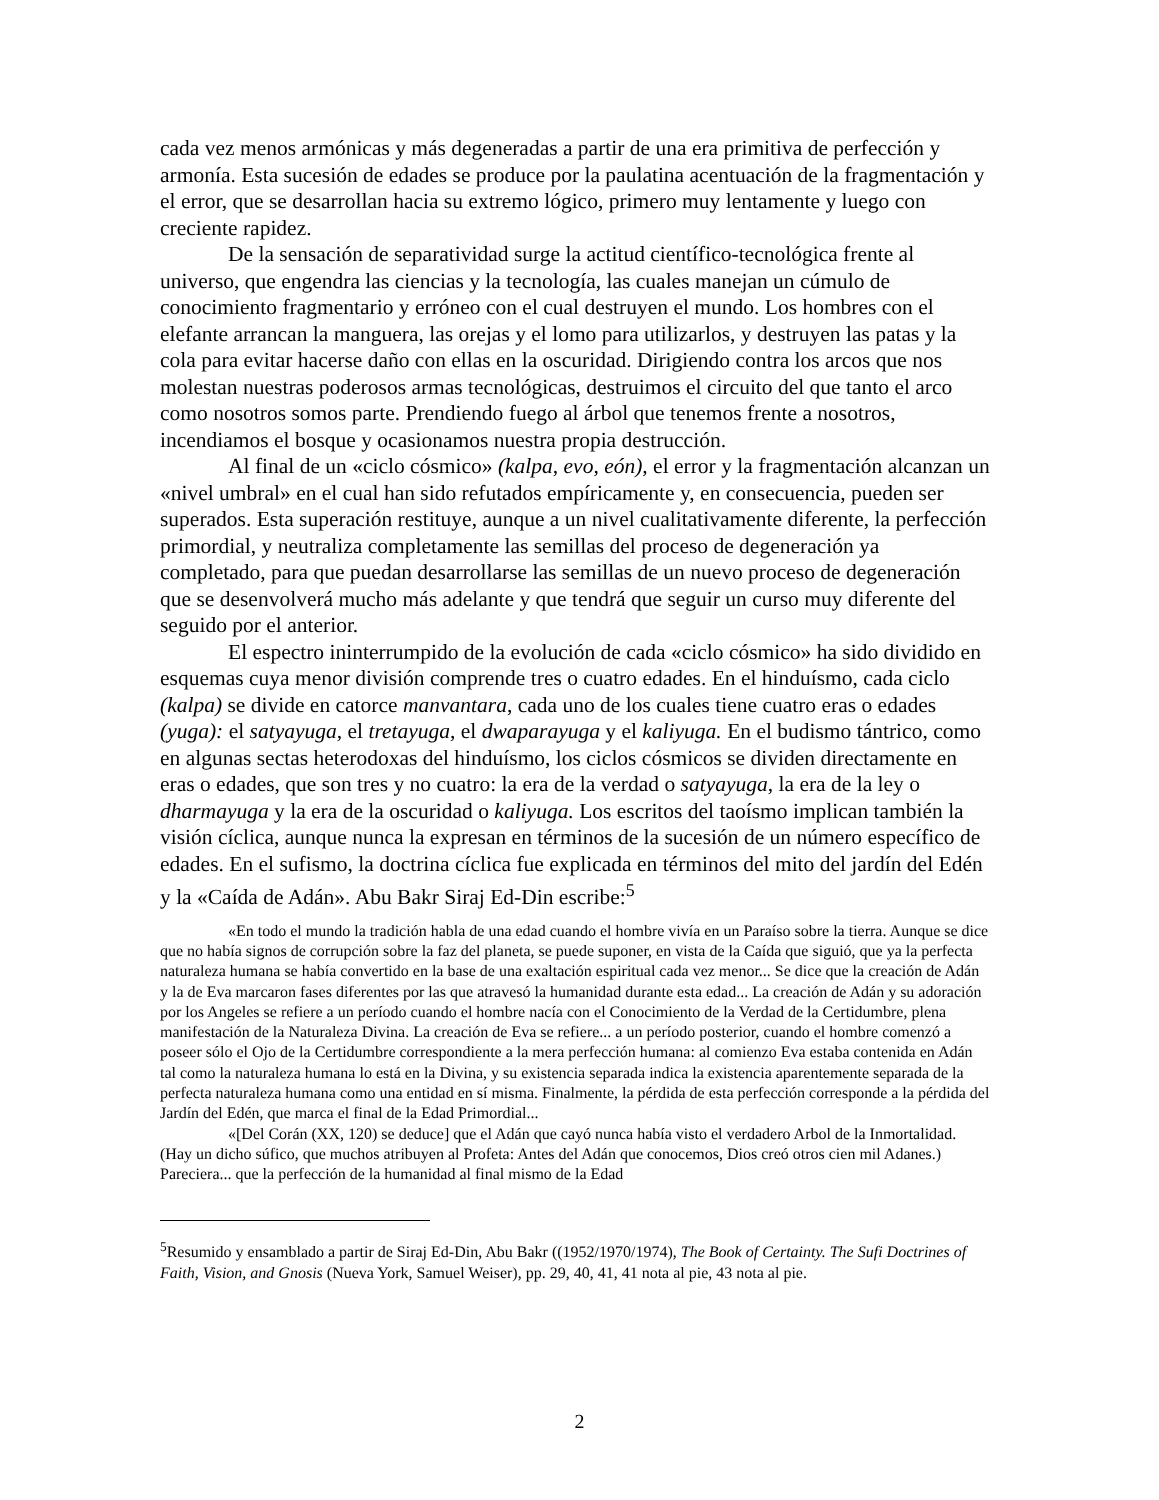cada vez menos armónicas y más degeneradas a partir de una era primitiva de perfección y armonía. Esta sucesión de edades se produce por la paulatina acentuación de la fragmentación y el error, que se desarrollan hacia su extremo lógico, primero muy lentamente y luego con creciente rapidez.
De la sensación de separatividad surge la actitud científico-tecnológica frente al universo, que engendra las ciencias y la tecnología, las cuales manejan un cúmulo de conocimiento fragmentario y erróneo con el cual destruyen el mundo. Los hombres con el elefante arrancan la manguera, las orejas y el lomo para utilizarlos, y destruyen las patas y la cola para evitar hacerse daño con ellas en la oscuridad. Dirigiendo contra los arcos que nos molestan nuestras poderosos armas tecnológicas, destruimos el circuito del que tanto el arco como nosotros somos parte. Prendiendo fuego al árbol que tenemos frente a nosotros, incendiamos el bosque y ocasionamos nuestra propia destrucción.
Al final de un «ciclo cósmico» (kalpa, evo, eón), el error y la fragmentación alcanzan un «nivel umbral» en el cual han sido refutados empíricamente y, en consecuencia, pueden ser superados. Esta superación restituye, aunque a un nivel cualitativamente diferente, la perfección primordial, y neutraliza completamente las semillas del proceso de degeneración ya completado, para que puedan desarrollarse las semillas de un nuevo proceso de degeneración que se desenvolverá mucho más adelante y que tendrá que seguir un curso muy diferente del seguido por el anterior.
El espectro ininterrumpido de la evolución de cada «ciclo cósmico» ha sido dividido en esquemas cuya menor división comprende tres o cuatro edades. En el hinduísmo, cada ciclo (kalpa) se divide en catorce manvantara, cada uno de los cuales tiene cuatro eras o edades (yuga): el satyayuga, el tretayuga, el dwaparayuga y el kaliyuga. En el budismo tántrico, como en algunas sectas heterodoxas del hinduísmo, los ciclos cósmicos se dividen directamente en eras o edades, que son tres y no cuatro: la era de la verdad o satyayuga, la era de la ley o dharmayuga y la era de la oscuridad o kaliyuga. Los escritos del taoísmo implican también la visión cíclica, aunque nunca la expresan en términos de la sucesión de un número específico de edades. En el sufismo, la doctrina cíclica fue explicada en términos del mito del jardín del Edén y la «Caída de Adán». Abu Bakr Siraj Ed-Din escribe:<sup>5</sup>
«En todo el mundo la tradición habla de una edad cuando el hombre vivía en un Paraíso sobre la tierra. Aunque se dice que no había signos de corrupción sobre la faz del planeta, se puede suponer, en vista de la Caída que siguió, que ya la perfecta naturaleza humana se había convertido en la base de una exaltación espiritual cada vez menor... Se dice que la creación de Adán y la de Eva marcaron fases diferentes por las que atravesó la humanidad durante esta edad... La creación de Adán y su adoración por los Angeles se refiere a un período cuando el hombre nacía con el Conocimiento de la Verdad de la Certidumbre, plena manifestación de la Naturaleza Divina. La creación de Eva se refiere... a un período posterior, cuando el hombre comenzó a poseer sólo el Ojo de la Certidumbre correspondiente a la mera perfección humana: al comienzo Eva estaba contenida en Adán tal como la naturaleza humana lo está en la Divina, y su existencia separada indica la existencia aparentemente separada de la perfecta naturaleza humana como una entidad en sí misma. Finalmente, la pérdida de esta perfección corresponde a la pérdida del Jardín del Edén, que marca el final de la Edad Primordial...
«[Del Corán (XX, 120) se deduce] que el Adán que cayó nunca había visto el verdadero Arbol de la Inmortalidad. (Hay un dicho súfico, que muchos atribuyen al Profeta: Antes del Adán que conocemos, Dios creó otros cien mil Adanes.) Pareciera... que la perfección de la humanidad al final mismo de la Edad
<sup>5</sup> Resumido y ensamblado a partir de Siraj Ed-Din, Abu Bakr ((1952/1970/1974), The Book of Certainty. The Sufi Doctrines of Faith, Vision, and Gnosis (Nueva York, Samuel Weiser), pp. 29, 40, 41, 41 nota al pie, 43 nota al pie.
2